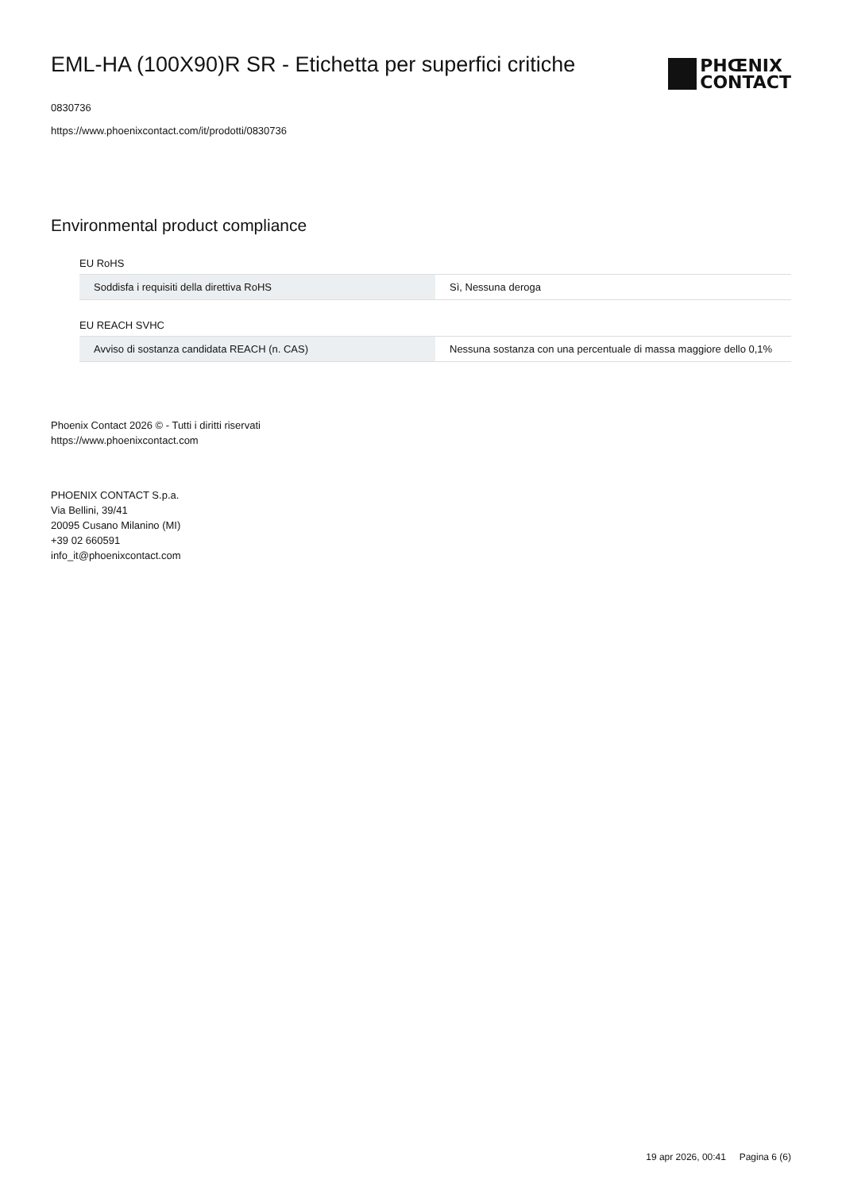EML-HA (100X90)R SR - Etichetta per superfici critiche
PHŒNIX
CONTACT
0830736
https://www.phoenixcontact.com/it/prodotti/0830736
Environmental product compliance
EU RoHS
| Soddisfa i requisiti della direttiva RoHS | Sì, Nessuna deroga |
EU REACH SVHC
| Avviso di sostanza candidata REACH (n. CAS) | Nessuna sostanza con una percentuale di massa maggiore dello 0,1% |
Phoenix Contact 2026 © - Tutti i diritti riservati
https://www.phoenixcontact.com
PHOENIX CONTACT S.p.a.
Via Bellini, 39/41
20095 Cusano Milanino (MI)
+39 02 660591
info_it@phoenixcontact.com
19 apr 2026, 00:41 Pagina 6 (6)